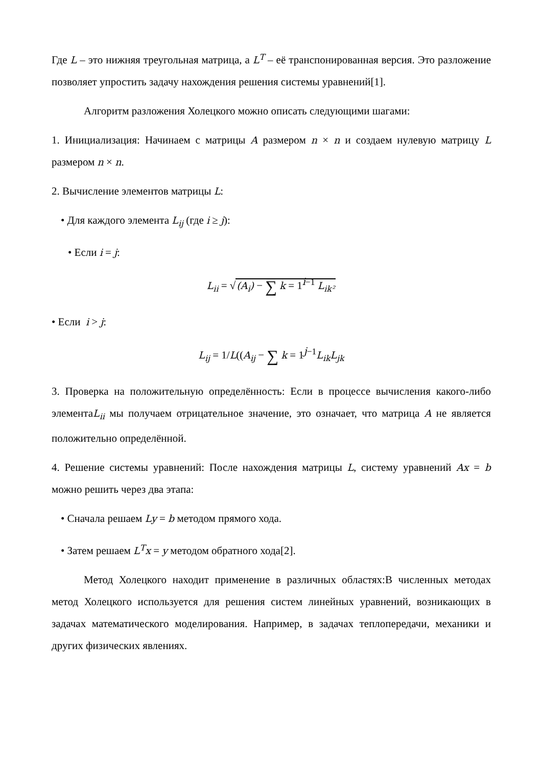Где L – это нижняя треугольная матрица, а L<sup>T</sup> – её транспонированная версия. Это разложение позволяет упростить задачу нахождения решения системы уравнений[1].
Алгоритм разложения Холецкого можно описать следующими шагами:
1. Инициализация: Начинаем с матрицы A размером n × n и создаем нулевую матрицу L размером n × n.
2. Вычисление элементов матрицы L:
• Для каждого элемента L<sub>ij</sub> (где i ≥ j):
• Если i = j:
L<sub>ii</sub> = √(A<sub>i</sub>) − ∑ k = 1<sup>i−1</sup> L<sub>ik²</sub>
• Если i > j:
L<sub>ij</sub> = 1/L((A<sub>ij</sub> − ∑ k = 1<sup>j−1</sup>L<sub>ik</sub>L<sub>jk</sub>
3. Проверка на положительную определённость: Если в процессе вычисления какого-либо элементаL<sub>ii</sub> мы получаем отрицательное значение, это означает, что матрица A не является положительно определённой.
4. Решение системы уравнений: После нахождения матрицы L, систему уравнений Ax = b можно решить через два этапа:
• Сначала решаем Ly = b методом прямого хода.
• Затем решаем L<sup>T</sup>x = y методом обратного хода[2].
Метод Холецкого находит применение в различных областях:В численных методах метод Холецкого используется для решения систем линейных уравнений, возникающих в задачах математического моделирования. Например, в задачах теплопередачи, механики и других физических явлениях.